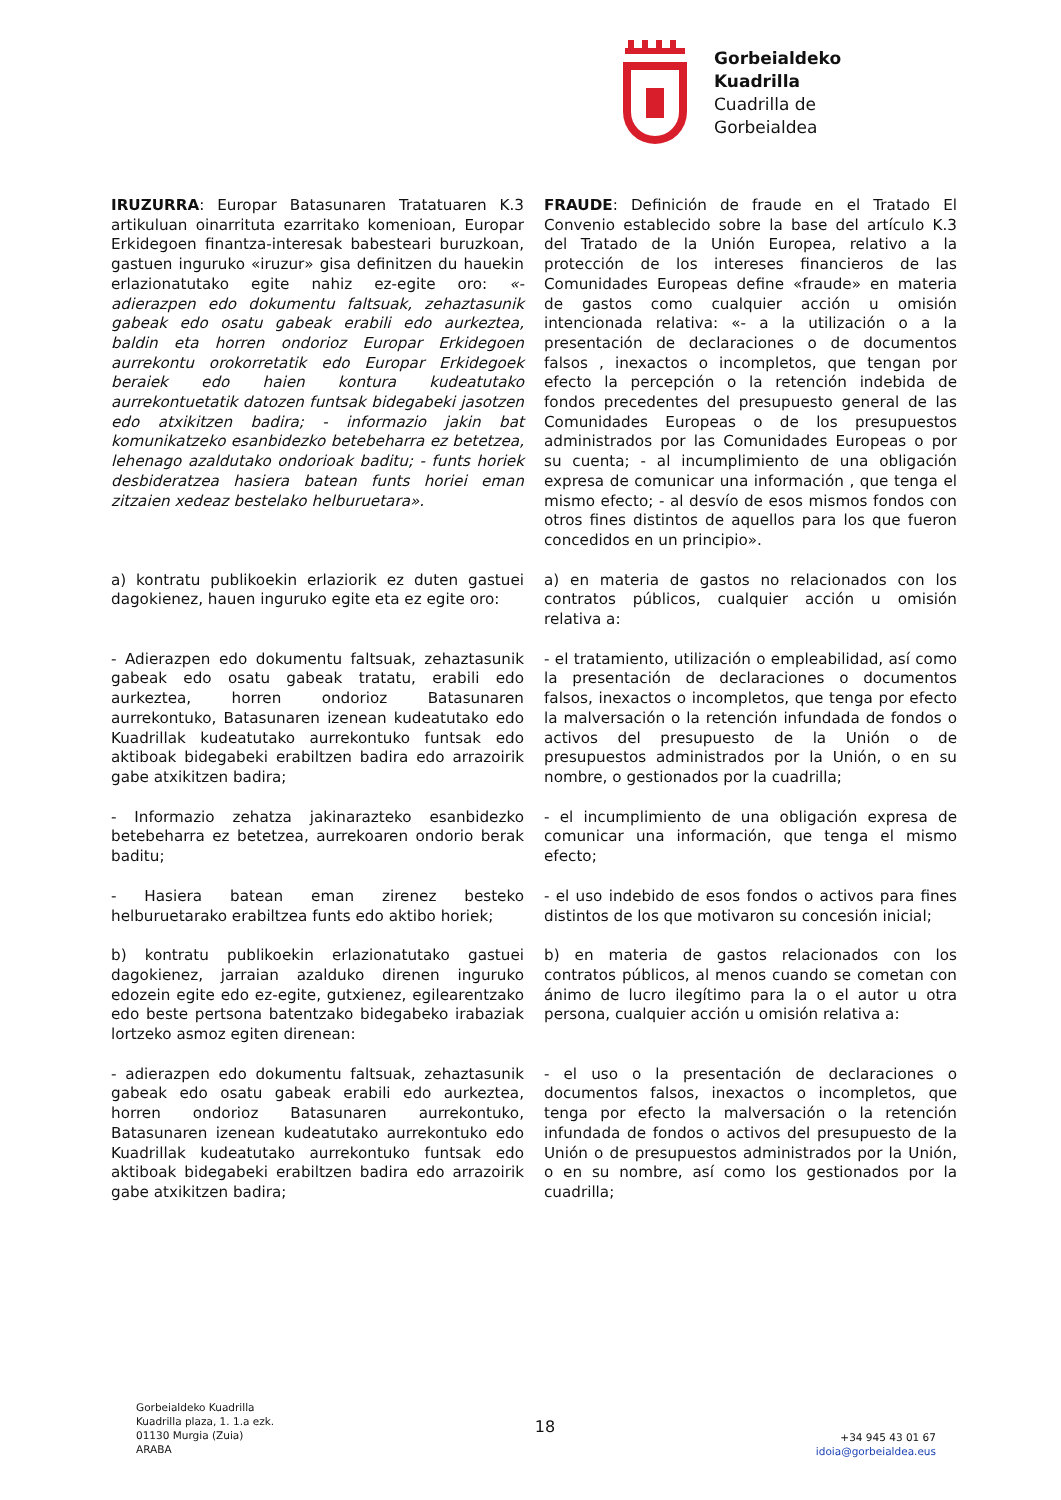Gorbeialdeko
Kuadrilla
Cuadrilla de
Gorbeialdea
IRUZURRA: Europar Batasunaren Tratatuaren K.3 artikuluan oinarrituta ezarritako komenioan, Europar Erkidegoen finantza-interesak babesteari buruzkoan, gastuen inguruko «iruzur» gisa definitzen du hauekin erlazionatutako egite nahiz ez-egite oro: «- adierazpen edo dokumentu faltsuak, zehaztasunik gabeak edo osatu gabeak erabili edo aurkeztea, baldin eta horren ondorioz Europar Erkidegoen aurrekontu orokorretatik edo Europar Erkidegoek beraiek edo haien kontura kudeatutako aurrekontuetatik datozen funtsak bidegabeki jasotzen edo atxikitzen badira; - informazio jakin bat komunikatzeko esanbidezko betebeharra ez betetzea, lehenago azaldutako ondorioak baditu; - funts horiek desbideratzea hasiera batean funts horiei eman zitzaien xedeaz bestelako helburuetara».
FRAUDE: Definición de fraude en el Tratado El Convenio establecido sobre la base del artículo K.3 del Tratado de la Unión Europea, relativo a la protección de los intereses financieros de las Comunidades Europeas define «fraude» en materia de gastos como cualquier acción u omisión intencionada relativa: «- a la utilización o a la presentación de declaraciones o de documentos falsos , inexactos o incompletos, que tengan por efecto la percepción o la retención indebida de fondos precedentes del presupuesto general de las Comunidades Europeas o de los presupuestos administrados por las Comunidades Europeas o por su cuenta; - al incumplimiento de una obligación expresa de comunicar una información , que tenga el mismo efecto; - al desvío de esos mismos fondos con otros fines distintos de aquellos para los que fueron concedidos en un principio».
a) kontratu publikoekin erlaziorik ez duten gastuei dagokienez, hauen inguruko egite eta ez egite oro:
a) en materia de gastos no relacionados con los contratos públicos, cualquier acción u omisión relativa a:
- Adierazpen edo dokumentu faltsuak, zehaztasunik gabeak edo osatu gabeak tratatu, erabili edo aurkeztea, horren ondorioz Batasunaren aurrekontuko, Batasunaren izenean kudeatutako edo Kuadrillak kudeatutako aurrekontuko funtsak edo aktiboak bidegabeki erabiltzen badira edo arrazoirik gabe atxikitzen badira;
- el tratamiento, utilización o empleabilidad, así como la presentación de declaraciones o documentos falsos, inexactos o incompletos, que tenga por efecto la malversación o la retención infundada de fondos o activos del presupuesto de la Unión o de presupuestos administrados por la Unión, o en su nombre, o gestionados por la cuadrilla;
- Informazio zehatza jakinarazteko esanbidezko betebeharra ez betetzea, aurrekoaren ondorio berak baditu;
- el incumplimiento de una obligación expresa de comunicar una información, que tenga el mismo efecto;
- Hasiera batean eman zirenez besteko helburuetarako erabiltzea funts edo aktibo horiek;
- el uso indebido de esos fondos o activos para fines distintos de los que motivaron su concesión inicial;
b) kontratu publikoekin erlazionatutako gastuei dagokienez, jarraian azalduko direnen inguruko edozein egite edo ez-egite, gutxienez, egilearentzako edo beste pertsona batentzako bidegabeko irabaziak lortzeko asmoz egiten direnean:
b) en materia de gastos relacionados con los contratos públicos, al menos cuando se cometan con ánimo de lucro ilegítimo para la o el autor u otra persona, cualquier acción u omisión relativa a:
- adierazpen edo dokumentu faltsuak, zehaztasunik gabeak edo osatu gabeak erabili edo aurkeztea, horren ondorioz Batasunaren aurrekontuko, Batasunaren izenean kudeatutako aurrekontuko edo Kuadrillak kudeatutako aurrekontuko funtsak edo aktiboak bidegabeki erabiltzen badira edo arrazoirik gabe atxikitzen badira;
- el uso o la presentación de declaraciones o documentos falsos, inexactos o incompletos, que tenga por efecto la malversación o la retención infundada de fondos o activos del presupuesto de la Unión o de presupuestos administrados por la Unión, o en su nombre, así como los gestionados por la cuadrilla;
Gorbeialdeko Kuadrilla
Kuadrilla plaza, 1. 1.a ezk.
01130 Murgia (Zuia)
ARABA
18
+34 945 43 01 67
idoia@gorbeialdea.eus